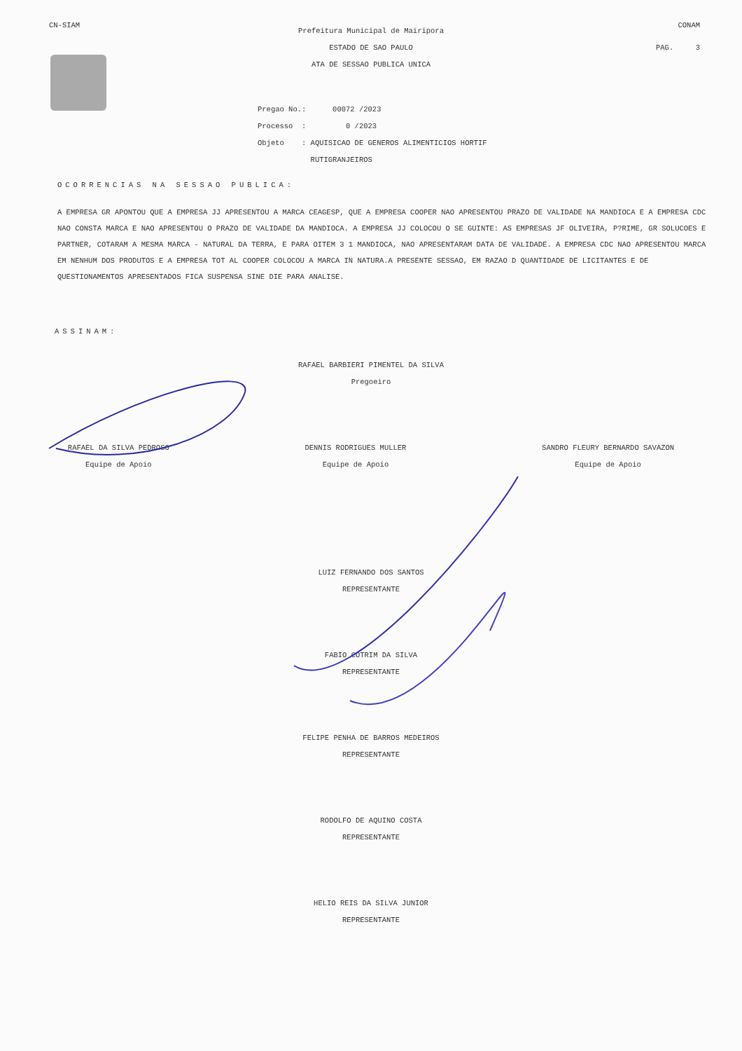CN-SIAM CONAM
Prefeitura Municipal de Mairipora
ESTADO DE SAO PAULO PAG. 3
ATA DE SESSAO PUBLICA UNICA
Pregao No.: 00072 /2023
Processo : 0 /2023
Objeto : AQUISICAO DE GENEROS ALIMENTICIOS HORTIF
RUTIGRANJEIROS
OCORRENCIAS NA SESSAO PUBLICA:
A EMPRESA GR APONTOU QUE A EMPRESA JJ APRESENTOU A MARCA CEAGESP, QUE A EMPRESA COOPER NAO APRESENTOU PRAZO DE VALIDADE NA MANDIOCA E A EMPRESA CDC NAO CONSTA MARCA E NAO APRESENTOU O PRAZO DE VALIDADE DA MANDIOCA. A EMPRESA JJ COLOCOU O SE GUINTE: AS EMPRESAS JF OLIVEIRA, P?RIME, GR SOLUCOES E PARTNER, COTARAM A MESMA MARCA - NATURAL DA TERRA, E PARA OITEM 3 1 MANDIOCA, NAO APRESENTARAM DATA DE VALIDADE. A EMPRESA CDC NAO APRESENTOU MARCA EM NENHUM DOS PRODUTOS E A EMPRESA TOT AL COOPER COLOCOU A MARCA IN NATURA.A PRESENTE SESSAO, EM RAZAO D QUANTIDADE DE LICITANTES E DE QUESTIONAMENTOS APRESENTADOS FICA SUSPENSA SINE DIE PARA ANALISE.
ASSINAM:
RAFAEL BARBIERI PIMENTEL DA SILVA
Pregoeiro
RAFAEL DA SILVA PEDROSO
Equipe de Apoio
DENNIS RODRIGUES MULLER
Equipe de Apoio
SANDRO FLEURY BERNARDO SAVAZON
Equipe de Apoio
LUIZ FERNANDO DOS SANTOS
REPRESENTANTE
FABIO COTRIM DA SILVA
REPRESENTANTE
FELIPE PENHA DE BARROS MEDEIROS
REPRESENTANTE
RODOLFO DE AQUINO COSTA
REPRESENTANTE
HELIO REIS DA SILVA JUNIOR
REPRESENTANTE